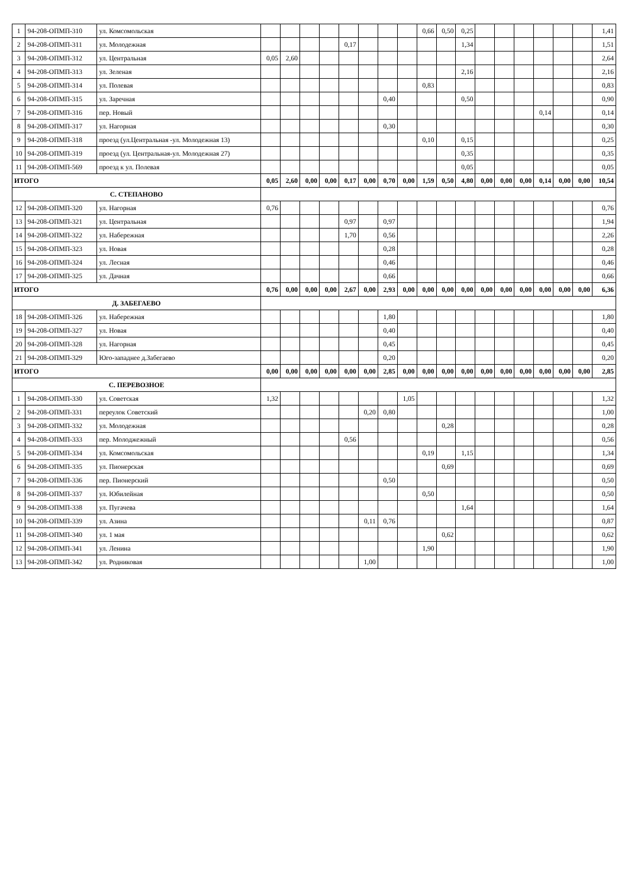| 1 | 94-208-ОПМП-310 | ул. Комсомольская | | | | | | | | | 0,66 | 0,50 | 0,25 | | | | | | | 1,41 |
| 2 | 94-208-ОПМП-311 | ул. Молодежная | | | | | 0,17 | | | | | | 1,34 | | | | | | | 1,51 |
| 3 | 94-208-ОПМП-312 | ул. Центральная | 0,05 | 2,60 | | | | | | | | | | | | | | | | 2,64 |
| 4 | 94-208-ОПМП-313 | ул. Зеленая | | | | | | | | | | | 2,16 | | | | | | | 2,16 |
| 5 | 94-208-ОПМП-314 | ул. Полевая | | | | | | | | | 0,83 | | | | | | | | | 0,83 |
| 6 | 94-208-ОПМП-315 | ул. Заречная | | | | | | | 0,40 | | | | 0,50 | | | | | | | 0,90 |
| 7 | 94-208-ОПМП-316 | пер. Новый | | | | | | | | | | | | | | | 0,14 | | | 0,14 |
| 8 | 94-208-ОПМП-317 | ул. Нагорная | | | | | | | 0,30 | | | | | | | | | | | 0,30 |
| 9 | 94-208-ОПМП-318 | проезд (ул.Центральная -ул. Молодежная 13) | | | | | | | | | 0,10 | | 0,15 | | | | | | | 0,25 |
| 10 | 94-208-ОПМП-319 | проезд (ул. Центральная-ул. Молодежная 27) | | | | | | | | | | | 0,35 | | | | | | | 0,35 |
| 11 | 94-208-ОПМП-569 | проезд к ул. Полевая | | | | | | | | | | | 0,05 | | | | | | | 0,05 |
| ИТОГО | | | 0,05 | 2,60 | 0,00 | 0,00 | 0,17 | 0,00 | 0,70 | 0,00 | 1,59 | 0,50 | 4,80 | 0,00 | 0,00 | 0,00 | 0,14 | 0,00 | 0,00 | 10,54 |
| С. СТЕПАНОВО | | | | | | | | | | | | | | | | | | | | |
| 12 | 94-208-ОПМП-320 | ул. Нагорная | 0,76 | | | | | | | | | | | | | | | | | 0,76 |
| 13 | 94-208-ОПМП-321 | ул. Центральная | | | | | 0,97 | | 0,97 | | | | | | | | | | | 1,94 |
| 14 | 94-208-ОПМП-322 | ул. Набережная | | | | | 1,70 | | 0,56 | | | | | | | | | | | 2,26 |
| 15 | 94-208-ОПМП-323 | ул. Новая | | | | | | | 0,28 | | | | | | | | | | | 0,28 |
| 16 | 94-208-ОПМП-324 | ул. Лесная | | | | | | | 0,46 | | | | | | | | | | | 0,46 |
| 17 | 94-208-ОПМП-325 | ул. Дачная | | | | | | | 0,66 | | | | | | | | | | | 0,66 |
| ИТОГО | | | 0,76 | 0,00 | 0,00 | 0,00 | 2,67 | 0,00 | 2,93 | 0,00 | 0,00 | 0,00 | 0,00 | 0,00 | 0,00 | 0,00 | 0,00 | 0,00 | 0,00 | 6,36 |
| Д. ЗАБЕГАЕВО | | | | | | | | | | | | | | | | | | | | |
| 18 | 94-208-ОПМП-326 | ул. Набережная | | | | | | | 1,80 | | | | | | | | | | | 1,80 |
| 19 | 94-208-ОПМП-327 | ул. Новая | | | | | | | 0,40 | | | | | | | | | | | 0,40 |
| 20 | 94-208-ОПМП-328 | ул. Нагорная | | | | | | | 0,45 | | | | | | | | | | | 0,45 |
| 21 | 94-208-ОПМП-329 | Юго-западнее д.Забегаево | | | | | | | 0,20 | | | | | | | | | | | 0,20 |
| ИТОГО | | | 0,00 | 0,00 | 0,00 | 0,00 | 0,00 | 0,00 | 2,85 | 0,00 | 0,00 | 0,00 | 0,00 | 0,00 | 0,00 | 0,00 | 0,00 | 0,00 | 0,00 | 2,85 |
| С. ПЕРЕВОЗНОЕ | | | | | | | | | | | | | | | | | | | | |
| 1 | 94-208-ОПМП-330 | ул. Советская | 1,32 | | | | | | | 1,05 | | | | | | | | | | 1,32 |
| 2 | 94-208-ОПМП-331 | переулок Советский | | | | | | 0,20 | 0,80 | | | | | | | | | | | 1,00 |
| 3 | 94-208-ОПМП-332 | ул. Молодежная | | | | | | | | | | 0,28 | | | | | | | | 0,28 |
| 4 | 94-208-ОПМП-333 | пер. Молоджежный | | | | | 0,56 | | | | | | | | | | | | | 0,56 |
| 5 | 94-208-ОПМП-334 | ул. Комсомольская | | | | | | | | | 0,19 | | 1,15 | | | | | | | 1,34 |
| 6 | 94-208-ОПМП-335 | ул. Пионерская | | | | | | | | | | 0,69 | | | | | | | | 0,69 |
| 7 | 94-208-ОПМП-336 | пер. Пионерский | | | | | | | 0,50 | | | | | | | | | | | 0,50 |
| 8 | 94-208-ОПМП-337 | ул. Юбилейная | | | | | | | | | 0,50 | | | | | | | | | 0,50 |
| 9 | 94-208-ОПМП-338 | ул. Пугачева | | | | | | | | | | | 1,64 | | | | | | | 1,64 |
| 10 | 94-208-ОПМП-339 | ул. Азина | | | | | | 0,11 | 0,76 | | | | | | | | | | | 0,87 |
| 11 | 94-208-ОПМП-340 | ул. 1 мая | | | | | | | | | | 0,62 | | | | | | | | 0,62 |
| 12 | 94-208-ОПМП-341 | ул. Ленина | | | | | | | | | 1,90 | | | | | | | | | 1,90 |
| 13 | 94-208-ОПМП-342 | ул. Родниковая | | | | | | 1,00 | | | | | | | | | | | | 1,00 |